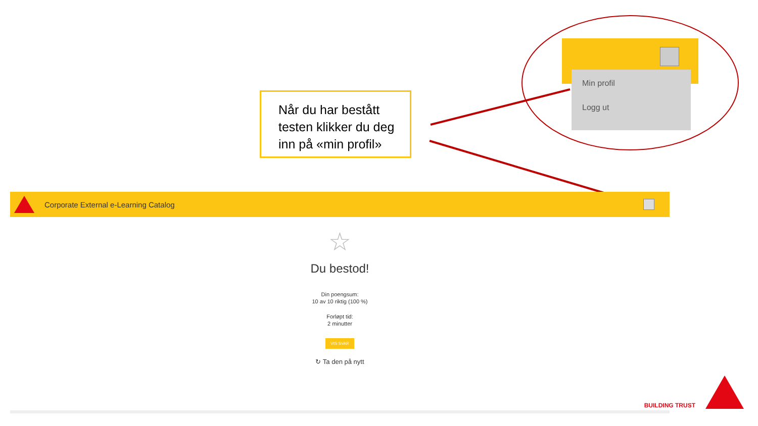Min profil
Logg ut
Når du har bestått testen klikker du deg inn på «min profil»
Corporate External e-Learning Catalog
☆
Du bestod!
Din poengsum:
10 av 10 riktig (100 %)
Forløpt tid:
2 minutter
VIS SVAR
↻ Ta den på nytt
BUILDING TRUST